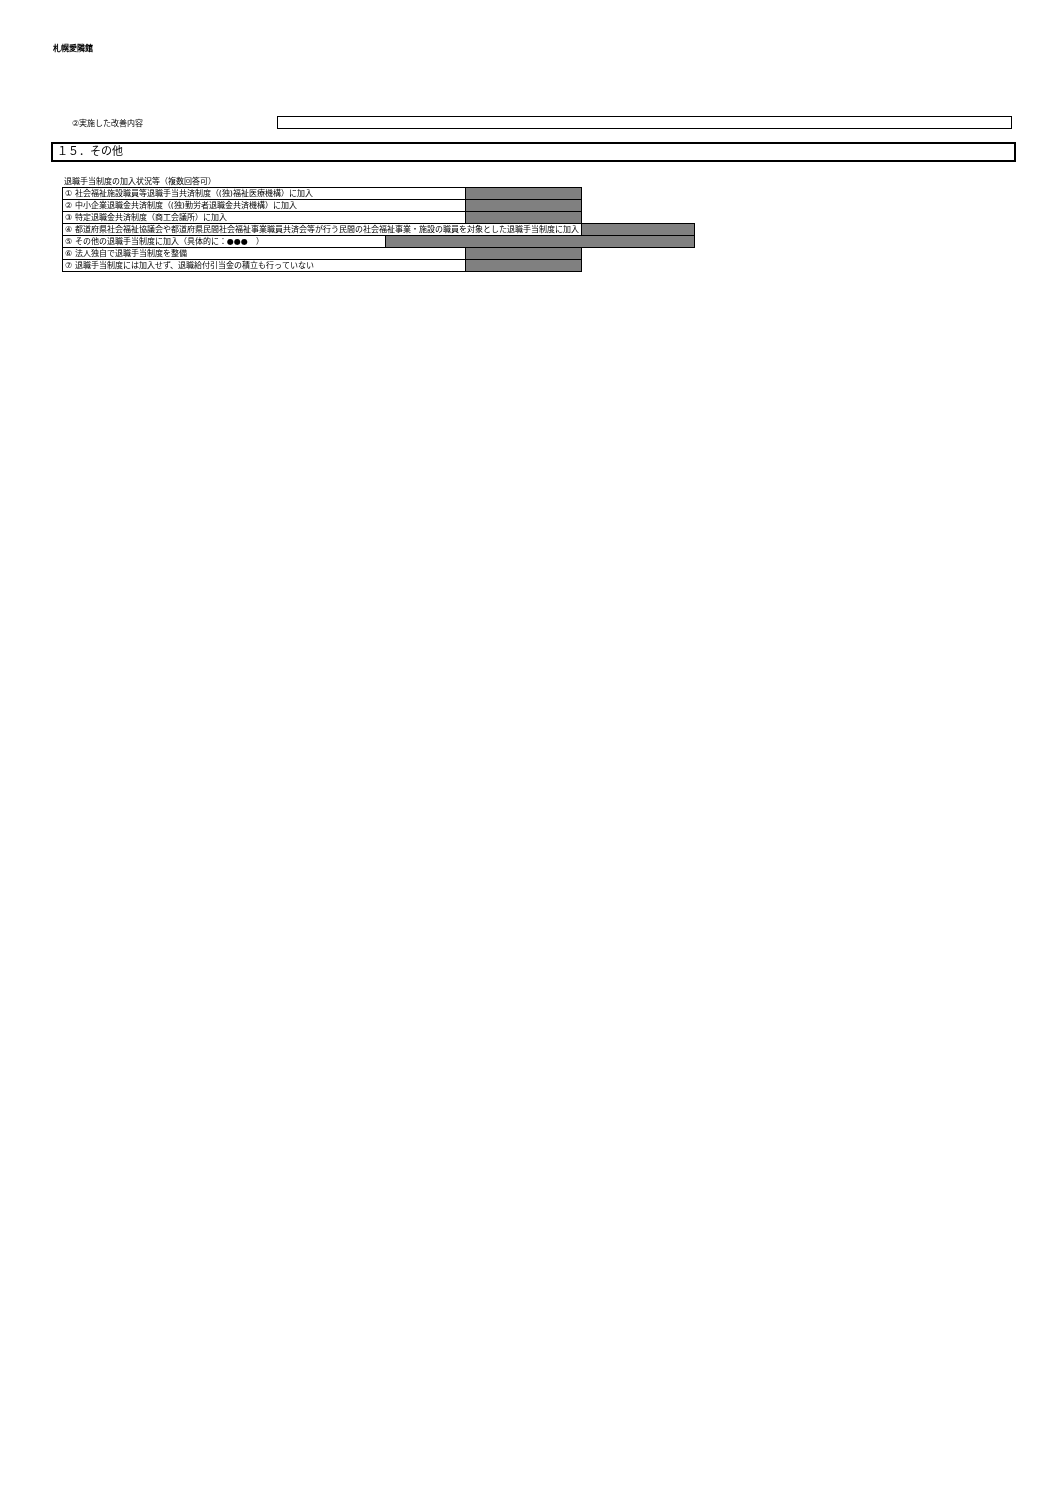札幌愛隣館
②実施した改善内容
１５．その他
退職手当制度の加入状況等（複数回答可）
| ① 社会福祉施設職員等退職手当共済制度（(独)福祉医療機構）に加入 | | |
| ② 中小企業退職金共済制度（(独)勤労者退職金共済機構）に加入 | | |
| ③ 特定退職金共済制度（商工会議所）に加入 | | |
| ④ 都道府県社会福祉協議会や都道府県民間社会福祉事業職員共済会等が行う民間の社会福祉事業・施設の職員を対象とした退職手当制度に加入 | | |
| ⑤ その他の退職手当制度に加入（具体的に：●●● ） | | |
| ⑥ 法人独自で退職手当制度を整備 | | |
| ⑦ 退職手当制度には加入せず、退職給付引当金の積立も行っていない | | |